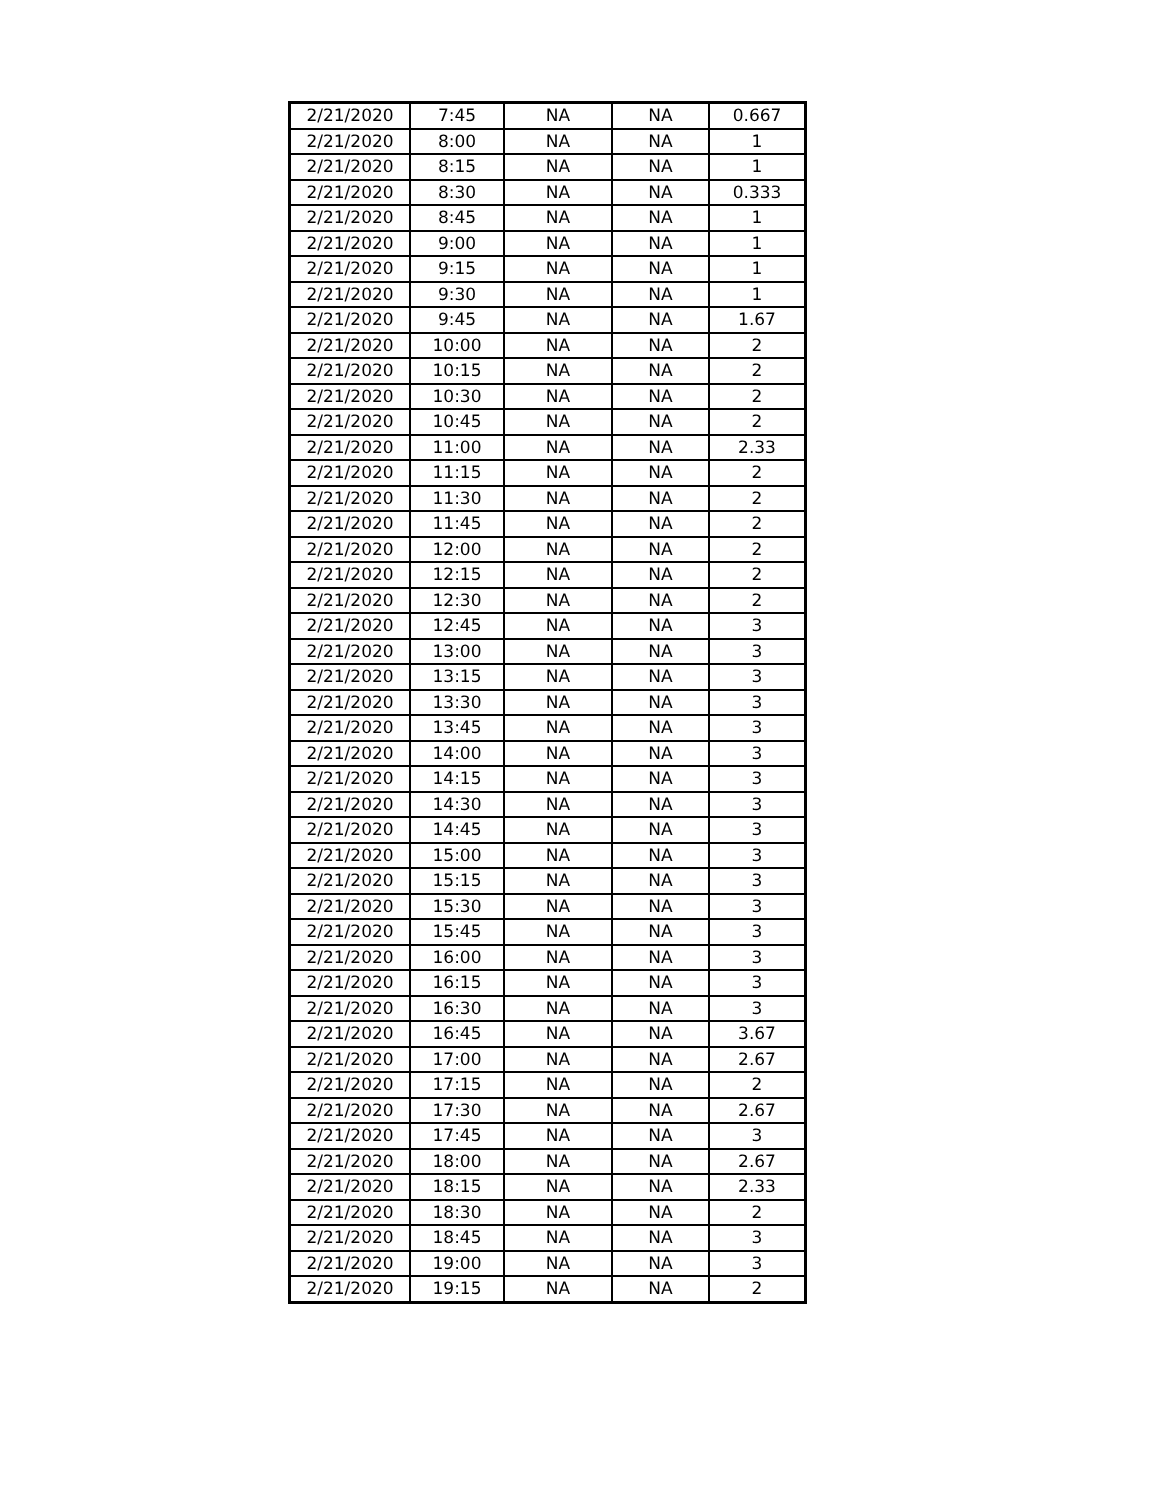| 2/21/2020 | 7:45 | NA | NA | 0.667 |
| 2/21/2020 | 8:00 | NA | NA | 1 |
| 2/21/2020 | 8:15 | NA | NA | 1 |
| 2/21/2020 | 8:30 | NA | NA | 0.333 |
| 2/21/2020 | 8:45 | NA | NA | 1 |
| 2/21/2020 | 9:00 | NA | NA | 1 |
| 2/21/2020 | 9:15 | NA | NA | 1 |
| 2/21/2020 | 9:30 | NA | NA | 1 |
| 2/21/2020 | 9:45 | NA | NA | 1.67 |
| 2/21/2020 | 10:00 | NA | NA | 2 |
| 2/21/2020 | 10:15 | NA | NA | 2 |
| 2/21/2020 | 10:30 | NA | NA | 2 |
| 2/21/2020 | 10:45 | NA | NA | 2 |
| 2/21/2020 | 11:00 | NA | NA | 2.33 |
| 2/21/2020 | 11:15 | NA | NA | 2 |
| 2/21/2020 | 11:30 | NA | NA | 2 |
| 2/21/2020 | 11:45 | NA | NA | 2 |
| 2/21/2020 | 12:00 | NA | NA | 2 |
| 2/21/2020 | 12:15 | NA | NA | 2 |
| 2/21/2020 | 12:30 | NA | NA | 2 |
| 2/21/2020 | 12:45 | NA | NA | 3 |
| 2/21/2020 | 13:00 | NA | NA | 3 |
| 2/21/2020 | 13:15 | NA | NA | 3 |
| 2/21/2020 | 13:30 | NA | NA | 3 |
| 2/21/2020 | 13:45 | NA | NA | 3 |
| 2/21/2020 | 14:00 | NA | NA | 3 |
| 2/21/2020 | 14:15 | NA | NA | 3 |
| 2/21/2020 | 14:30 | NA | NA | 3 |
| 2/21/2020 | 14:45 | NA | NA | 3 |
| 2/21/2020 | 15:00 | NA | NA | 3 |
| 2/21/2020 | 15:15 | NA | NA | 3 |
| 2/21/2020 | 15:30 | NA | NA | 3 |
| 2/21/2020 | 15:45 | NA | NA | 3 |
| 2/21/2020 | 16:00 | NA | NA | 3 |
| 2/21/2020 | 16:15 | NA | NA | 3 |
| 2/21/2020 | 16:30 | NA | NA | 3 |
| 2/21/2020 | 16:45 | NA | NA | 3.67 |
| 2/21/2020 | 17:00 | NA | NA | 2.67 |
| 2/21/2020 | 17:15 | NA | NA | 2 |
| 2/21/2020 | 17:30 | NA | NA | 2.67 |
| 2/21/2020 | 17:45 | NA | NA | 3 |
| 2/21/2020 | 18:00 | NA | NA | 2.67 |
| 2/21/2020 | 18:15 | NA | NA | 2.33 |
| 2/21/2020 | 18:30 | NA | NA | 2 |
| 2/21/2020 | 18:45 | NA | NA | 3 |
| 2/21/2020 | 19:00 | NA | NA | 3 |
| 2/21/2020 | 19:15 | NA | NA | 2 |